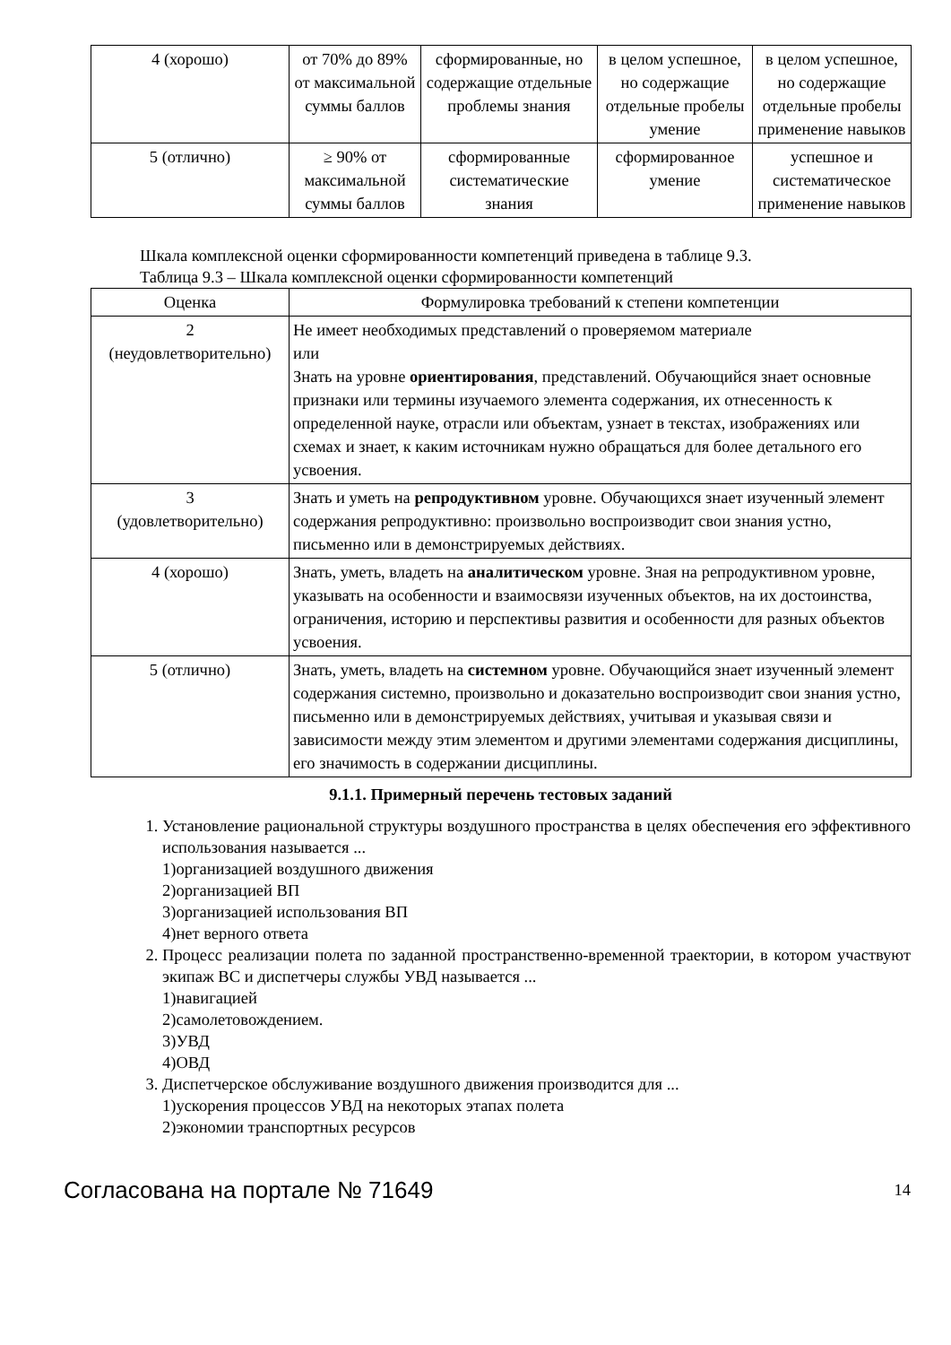| 4 (хорошо) | от 70% до 89% от максимальной суммы баллов | сформированные, но содержащие отдельные проблемы знания | в целом успешное, но содержащие отдельные пробелы умение | в целом успешное, но содержащие отдельные пробелы применение навыков |
| 5 (отлично) | ≥ 90% от максимальной суммы баллов | сформированные систематические знания | сформированное умение | успешное и систематическое применение навыков |
Шкала комплексной оценки сформированности компетенций приведена в таблице 9.3.
Таблица 9.3 – Шкала комплексной оценки сформированности компетенций
| Оценка | Формулировка требований к степени компетенции |
| --- | --- |
| 2 (неудовлетворительно) | Не имеет необходимых представлений о проверяемом материале или Знать на уровне ориентирования , представлений. Обучающийся знает основные признаки или термины изучаемого элемента содержания, их отнесенность к определенной науке, отрасли или объектам, узнает в текстах, изображениях или схемах и знает, к каким источникам нужно обращаться для более детального его усвоения. |
| 3 (удовлетворительно) | Знать и уметь на репродуктивном уровне. Обучающихся знает изученный элемент содержания репродуктивно: произвольно воспроизводит свои знания устно, письменно или в демонстрируемых действиях. |
| 4 (хорошо) | Знать, уметь, владеть на аналитическом уровне. Зная на репродуктивном уровне, указывать на особенности и взаимосвязи изученных объектов, на их достоинства, ограничения, историю и перспективы развития и особенности для разных объектов усвоения. |
| 5 (отлично) | Знать, уметь, владеть на системном уровне. Обучающийся знает изученный элемент содержания системно, произвольно и доказательно воспроизводит свои знания устно, письменно или в демонстрируемых действиях, учитывая и указывая связи и зависимости между этим элементом и другими элементами содержания дисциплины, его значимость в содержании дисциплины. |
9.1.1. Примерный перечень тестовых заданий
1. Установление рациональной структуры воздушного пространства в целях обеспечения его эффективного использования называется ...
1)организацией воздушного движения
2)организацией ВП
3)организацией использования ВП
4)нет верного ответа
2. Процесс реализации полета по заданной пространственно-временной траектории, в котором участвуют экипаж ВС и диспетчеры службы УВД называется ...
1)навигацией
2)самолетовождением.
3)УВД
4)ОВД
3. Диспетчерское обслуживание воздушного движения производится для ...
1)ускорения процессов УВД на некоторых этапах полета
2)экономии транспортных ресурсов
Согласована на портале № 71649 14